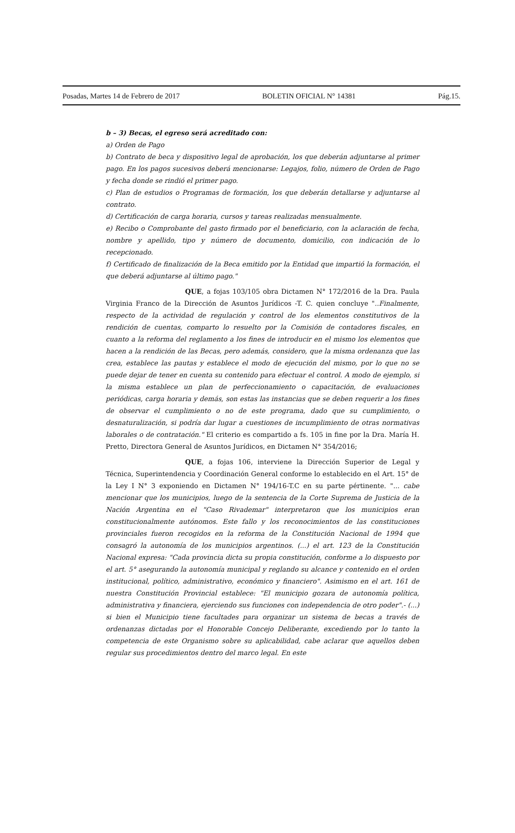Posadas, Martes 14 de Febrero de 2017 BOLETIN OFICIAL N° 14381 Pág.15.
b – 3) Becas, el egreso será acreditado con:
a) Orden de Pago
b) Contrato de beca y dispositivo legal de aprobación, los que deberán adjuntarse al primer pago. En los pagos sucesivos deberá mencionarse: Legajos, folio, número de Orden de Pago y fecha donde se rindió el primer pago.
c) Plan de estudios o Programas de formación, los que deberán detallarse y adjuntarse al contrato.
d) Certificación de carga horaria, cursos y tareas realizadas mensualmente.
e) Recibo o Comprobante del gasto firmado por el beneficiario, con la aclaración de fecha, nombre y apellido, tipo y número de documento, domicilio, con indicación de lo recepcionado.
f) Certificado de finalización de la Beca emitido por la Entidad que impartió la formación, el que deberá adjuntarse al último pago."
QUE, a fojas 103/105 obra Dictamen N° 172/2016 de la Dra. Paula Virginia Franco de la Dirección de Asuntos Jurídicos -T. C. quien concluye "..Finalmente, respecto de la actividad de regulación y control de los elementos constitutivos de la rendición de cuentas, comparto lo resuelto por la Comisión de contadores fiscales, en cuanto a la reforma del reglamento a los fines de introducir en el mismo los elementos que hacen a la rendición de las Becas, pero además, considero, que la misma ordenanza que las crea, establece las pautas y establece el modo de ejecución del mismo, por lo que no se puede dejar de tener en cuenta su contenido para efectuar el control. A modo de ejemplo, si la misma establece un plan de perfeccionamiento o capacitación, de evaluaciones periódicas, carga horaria y demás, son estas las instancias que se deben requerir a los fines de observar el cumplimiento o no de este programa, dado que su cumplimiento, o desnaturalización, si podría dar lugar a cuestiones de incumplimiento de otras normativas laborales o de contratación." El criterio es compartido a fs. 105 in fine por la Dra. María H. Pretto, Directora General de Asuntos Jurídicos, en Dictamen N° 354/2016;
QUE, a fojas 106, interviene la Dirección Superior de Legal y Técnica, Superintendencia y Coordinación General conforme lo establecido en el Art. 15° de la Ley I N° 3 exponiendo en Dictamen N° 194/16-T.C en su parte pértinente. "... cabe mencionar que los municipios, luego de la sentencia de la Corte Suprema de Justicia de la Nación Argentina en el "Caso Rivademar" interpretaron que los municipios eran constitucionalmente autónomos. Este fallo y los reconocimientos de las constituciones provinciales fueron recogidos en la reforma de la Constitución Nacional de 1994 que consagró la autonomía de los municipios argentinos. (...) el art. 123 de la Constitución Nacional expresa: "Cada provincia dicta su propia constitución, conforme a lo dispuesto por el art. 5° asegurando la autonomía municipal y reglando su alcance y contenido en el orden institucional, político, administrativo, económico y financiero". Asimismo en el art. 161 de nuestra Constitución Provincial establece: "El municipio gozara de autonomía política, administrativa y financiera, ejerciendo sus funciones con independencia de otro poder".- (...) si bien el Municipio tiene facultades para organizar un sistema de becas a través de ordenanzas dictadas por el Honorable Concejo Deliberante, excediendo por lo tanto la competencia de este Organismo sobre su aplicabilidad, cabe aclarar que aquellos deben regular sus procedimientos dentro del marco legal. En este